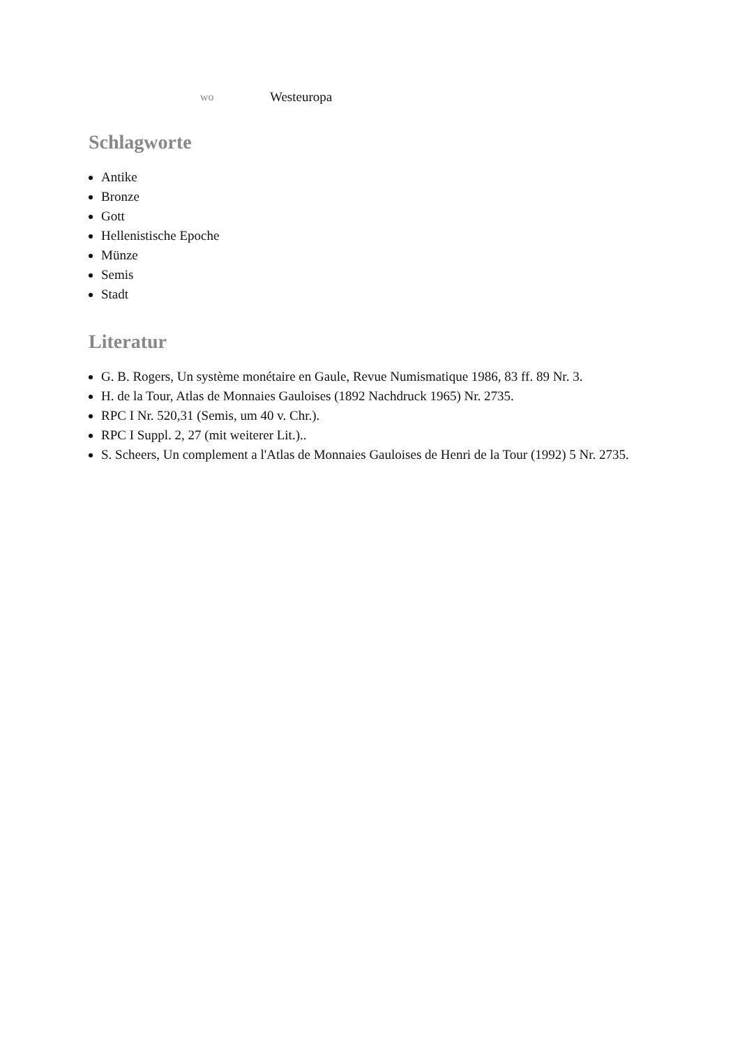| wo | Westeuropa |
Schlagworte
Antike
Bronze
Gott
Hellenistische Epoche
Münze
Semis
Stadt
Literatur
G. B. Rogers, Un système monétaire en Gaule, Revue Numismatique 1986, 83 ff. 89 Nr. 3.
H. de la Tour, Atlas de Monnaies Gauloises (1892 Nachdruck 1965) Nr. 2735.
RPC I Nr. 520,31 (Semis, um 40 v. Chr.).
RPC I Suppl. 2, 27 (mit weiterer Lit.)..
S. Scheers, Un complement a l'Atlas de Monnaies Gauloises de Henri de la Tour (1992) 5 Nr. 2735.